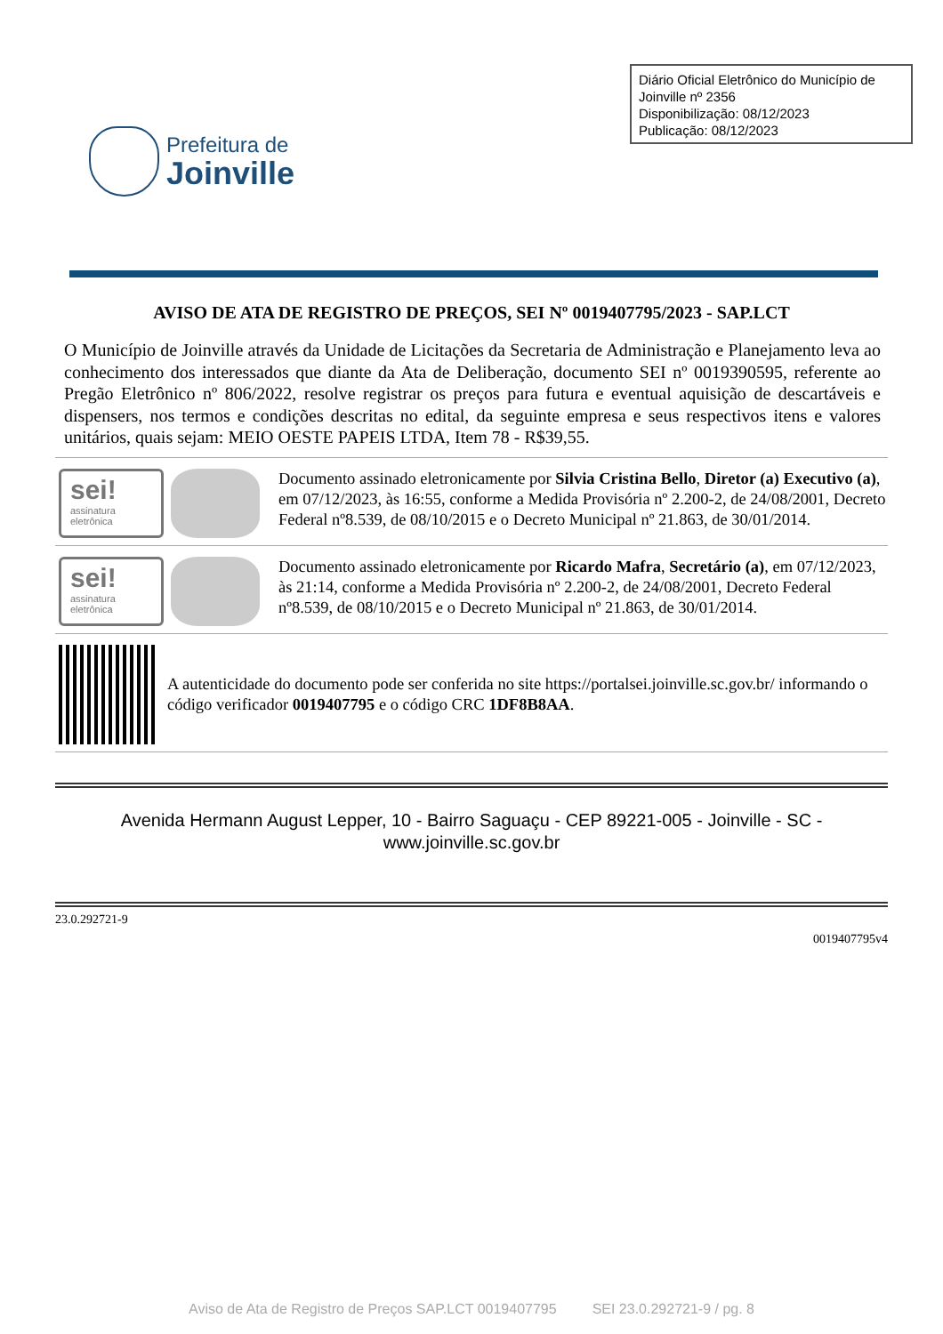Prefeitura de
Joinville
Diário Oficial Eletrônico do Município de Joinville nº 2356
Disponibilização: 08/12/2023
Publicação: 08/12/2023
AVISO DE ATA DE REGISTRO DE PREÇOS, SEI Nº 0019407795/2023 - SAP.LCT
O Município de Joinville através da Unidade de Licitações da Secretaria de Administração e Planejamento leva ao conhecimento dos interessados que diante da Ata de Deliberação, documento SEI nº 0019390595, referente ao Pregão Eletrônico nº 806/2022, resolve registrar os preços para futura e eventual aquisição de descartáveis e dispensers, nos termos e condições descritas no edital, da seguinte empresa e seus respectivos itens e valores unitários, quais sejam: MEIO OESTE PAPEIS LTDA, Item 78 - R$39,55.
sei!
assinatura eletrônica
Documento assinado eletronicamente por Silvia Cristina Bello, Diretor (a) Executivo (a), em 07/12/2023, às 16:55, conforme a Medida Provisória nº 2.200-2, de 24/08/2001, Decreto Federal nº8.539, de 08/10/2015 e o Decreto Municipal nº 21.863, de 30/01/2014.
sei!
assinatura eletrônica
Documento assinado eletronicamente por Ricardo Mafra, Secretário (a), em 07/12/2023, às 21:14, conforme a Medida Provisória nº 2.200-2, de 24/08/2001, Decreto Federal nº8.539, de 08/10/2015 e o Decreto Municipal nº 21.863, de 30/01/2014.
A autenticidade do documento pode ser conferida no site https://portalsei.joinville.sc.gov.br/ informando o código verificador 0019407795 e o código CRC 1DF8B8AA.
Avenida Hermann August Lepper, 10 - Bairro Saguaçu - CEP 89221-005 - Joinville - SC - www.joinville.sc.gov.br
23.0.292721-9
0019407795v4
Aviso de Ata de Registro de Preços SAP.LCT 0019407795 SEI 23.0.292721-9 / pg. 8